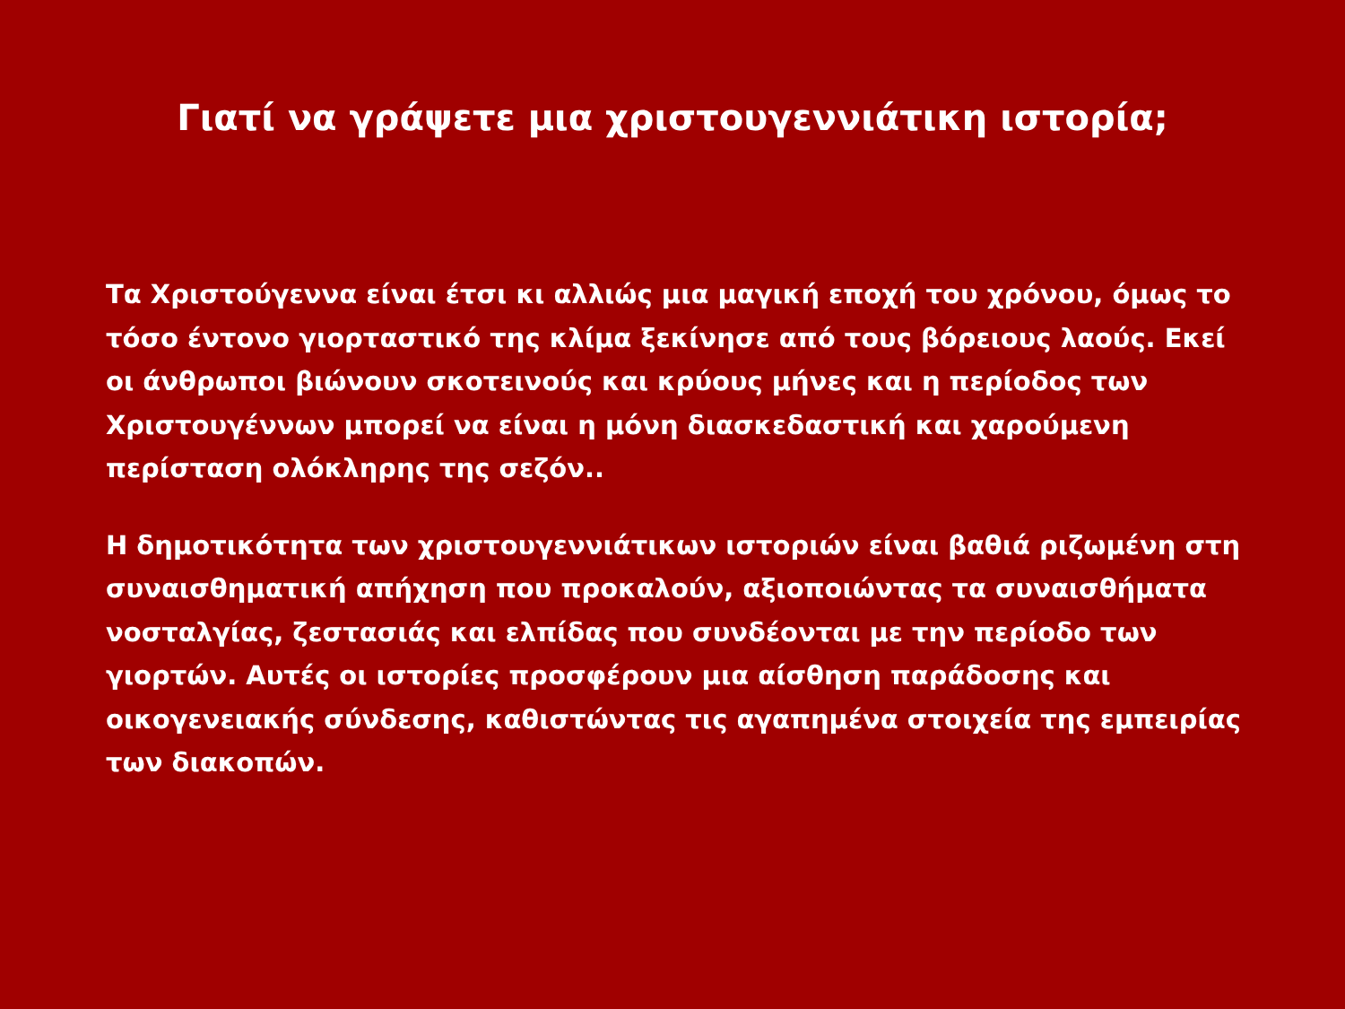Γιατί να γράψετε μια χριστουγεννιάτικη ιστορία;
Τα Χριστούγεννα είναι έτσι κι αλλιώς μια μαγική εποχή του χρόνου, όμως το τόσο έντονο γιορταστικό της κλίμα ξεκίνησε από τους βόρειους λαούς. Εκεί οι άνθρωποι βιώνουν σκοτεινούς και κρύους μήνες και η περίοδος των Χριστουγέννων μπορεί να είναι η μόνη διασκεδαστική και χαρούμενη περίσταση ολόκληρης της σεζόν..
Η δημοτικότητα των χριστουγεννιάτικων ιστοριών είναι βαθιά ριζωμένη στη συναισθηματική απήχηση που προκαλούν, αξιοποιώντας τα συναισθήματα νοσταλγίας, ζεστασιάς και ελπίδας που συνδέονται με την περίοδο των γιορτών. Αυτές οι ιστορίες προσφέρουν μια αίσθηση παράδοσης και οικογενειακής σύνδεσης, καθιστώντας τις αγαπημένα στοιχεία της εμπειρίας των διακοπών.